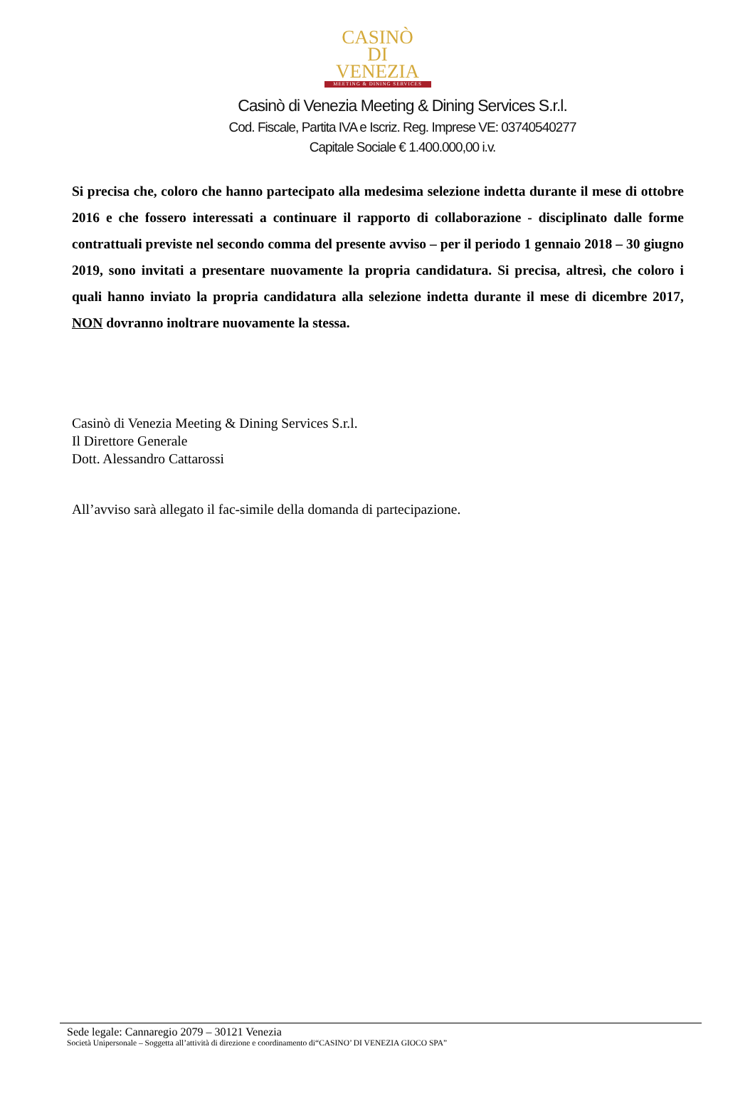CASINÒ
DI VENEZIA
MEETING & DINING SERVICES
Casinò di Venezia Meeting & Dining Services S.r.l.
Cod. Fiscale, Partita IVA e Iscriz. Reg. Imprese VE: 03740540277
Capitale Sociale € 1.400.000,00 i.v.
Si precisa che, coloro che hanno partecipato alla medesima selezione indetta durante il mese di ottobre 2016 e che fossero interessati a continuare il rapporto di collaborazione - disciplinato dalle forme contrattuali previste nel secondo comma del presente avviso – per il periodo 1 gennaio 2018 – 30 giugno 2019, sono invitati a presentare nuovamente la propria candidatura. Si precisa, altresì, che coloro i quali hanno inviato la propria candidatura alla selezione indetta durante il mese di dicembre 2017, NON dovranno inoltrare nuovamente la stessa.
Casinò di Venezia Meeting & Dining Services S.r.l.
Il Direttore Generale
Dott. Alessandro Cattarossi
All’avviso sarà allegato il fac-simile della domanda di partecipazione.
Sede legale: Cannaregio 2079 – 30121 Venezia
Società Unipersonale – Soggetta all’attività di direzione e coordinamento di“CASINO’ DI VENEZIA GIOCO SPA”